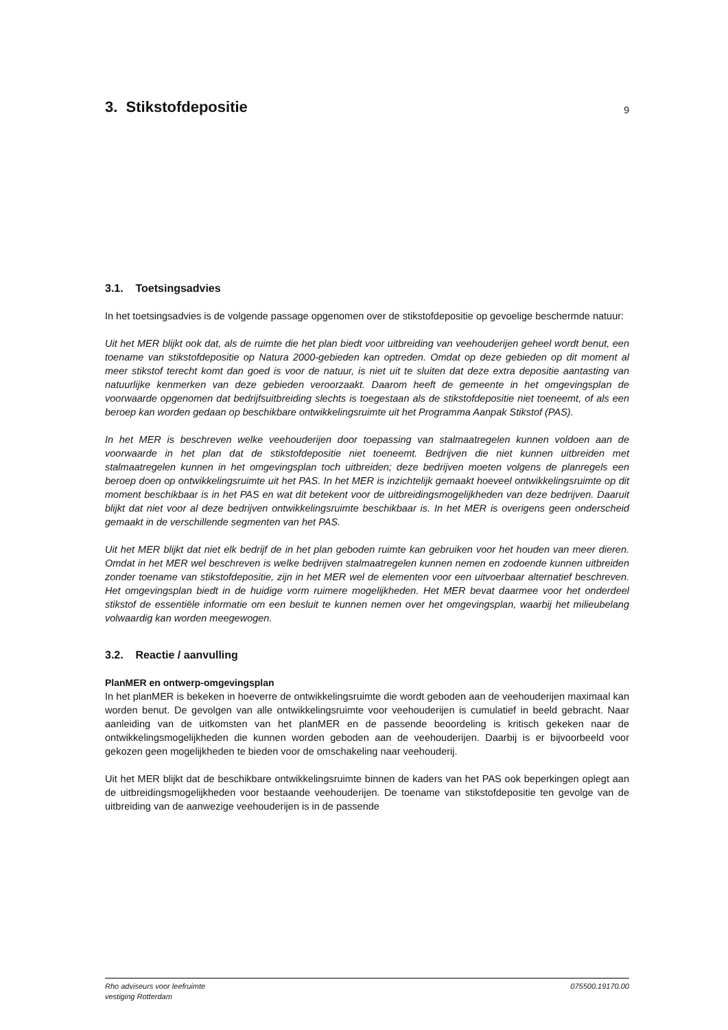3. Stikstofdepositie
9
3.1. Toetsingsadvies
In het toetsingsadvies is de volgende passage opgenomen over de stikstofdepositie op gevoelige beschermde natuur:
Uit het MER blijkt ook dat, als de ruimte die het plan biedt voor uitbreiding van veehouderijen geheel wordt benut, een toename van stikstofdepositie op Natura 2000-gebieden kan optreden. Omdat op deze gebieden op dit moment al meer stikstof terecht komt dan goed is voor de natuur, is niet uit te sluiten dat deze extra depositie aantasting van natuurlijke kenmerken van deze gebieden veroorzaakt. Daarom heeft de gemeente in het omgevingsplan de voorwaarde opgenomen dat bedrijfsuitbreiding slechts is toegestaan als de stikstofdepositie niet toeneemt, of als een beroep kan worden gedaan op beschikbare ontwikkelingsruimte uit het Programma Aanpak Stikstof (PAS).
In het MER is beschreven welke veehouderijen door toepassing van stalmaatregelen kunnen voldoen aan de voorwaarde in het plan dat de stikstofdepositie niet toeneemt. Bedrijven die niet kunnen uitbreiden met stalmaatregelen kunnen in het omgevingsplan toch uitbreiden; deze bedrijven moeten volgens de planregels een beroep doen op ontwikkelingsruimte uit het PAS. In het MER is inzichtelijk gemaakt hoeveel ontwikkelingsruimte op dit moment beschikbaar is in het PAS en wat dit betekent voor de uitbreidingsmogelijkheden van deze bedrijven. Daaruit blijkt dat niet voor al deze bedrijven ontwikkelingsruimte beschikbaar is. In het MER is overigens geen onderscheid gemaakt in de verschillende segmenten van het PAS.
Uit het MER blijkt dat niet elk bedrijf de in het plan geboden ruimte kan gebruiken voor het houden van meer dieren. Omdat in het MER wel beschreven is welke bedrijven stalmaatregelen kunnen nemen en zodoende kunnen uitbreiden zonder toename van stikstofdepositie, zijn in het MER wel de elementen voor een uitvoerbaar alternatief beschreven. Het omgevingsplan biedt in de huidige vorm ruimere mogelijkheden. Het MER bevat daarmee voor het onderdeel stikstof de essentiële informatie om een besluit te kunnen nemen over het omgevingsplan, waarbij het milieubelang volwaardig kan worden meegewogen.
3.2. Reactie / aanvulling
PlanMER en ontwerp-omgevingsplan
In het planMER is bekeken in hoeverre de ontwikkelingsruimte die wordt geboden aan de veehouderijen maximaal kan worden benut. De gevolgen van alle ontwikkelingsruimte voor veehouderijen is cumulatief in beeld gebracht. Naar aanleiding van de uitkomsten van het planMER en de passende beoordeling is kritisch gekeken naar de ontwikkelingsmogelijkheden die kunnen worden geboden aan de veehouderijen. Daarbij is er bijvoorbeeld voor gekozen geen mogelijkheden te bieden voor de omschakeling naar veehouderij.
Uit het MER blijkt dat de beschikbare ontwikkelingsruimte binnen de kaders van het PAS ook beperkingen oplegt aan de uitbreidingsmogelijkheden voor bestaande veehouderijen. De toename van stikstofdepositie ten gevolge van de uitbreiding van de aanwezige veehouderijen is in de passende
Rho adviseurs voor leefruimte
vestiging Rotterdam
075500.19170.00